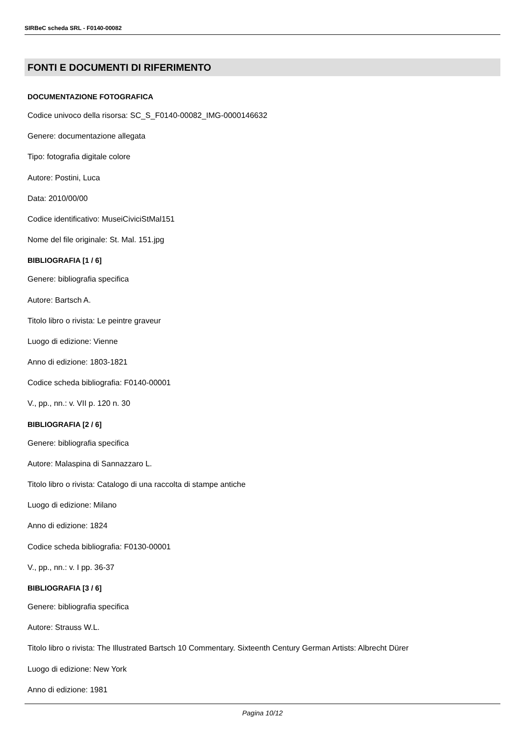SIRBeC scheda SRL - F0140-00082
FONTI E DOCUMENTI DI RIFERIMENTO
DOCUMENTAZIONE FOTOGRAFICA
Codice univoco della risorsa: SC_S_F0140-00082_IMG-0000146632
Genere: documentazione allegata
Tipo: fotografia digitale colore
Autore: Postini, Luca
Data: 2010/00/00
Codice identificativo: MuseiCiviciStMal151
Nome del file originale: St. Mal. 151.jpg
BIBLIOGRAFIA [1 / 6]
Genere: bibliografia specifica
Autore: Bartsch A.
Titolo libro o rivista: Le peintre graveur
Luogo di edizione: Vienne
Anno di edizione: 1803-1821
Codice scheda bibliografia: F0140-00001
V., pp., nn.: v. VII p. 120 n. 30
BIBLIOGRAFIA [2 / 6]
Genere: bibliografia specifica
Autore: Malaspina di Sannazzaro L.
Titolo libro o rivista: Catalogo di una raccolta di stampe antiche
Luogo di edizione: Milano
Anno di edizione: 1824
Codice scheda bibliografia: F0130-00001
V., pp., nn.: v. I pp. 36-37
BIBLIOGRAFIA [3 / 6]
Genere: bibliografia specifica
Autore: Strauss W.L.
Titolo libro o rivista: The Illustrated Bartsch 10 Commentary. Sixteenth Century German Artists: Albrecht Dürer
Luogo di edizione: New York
Anno di edizione: 1981
Pagina 10/12